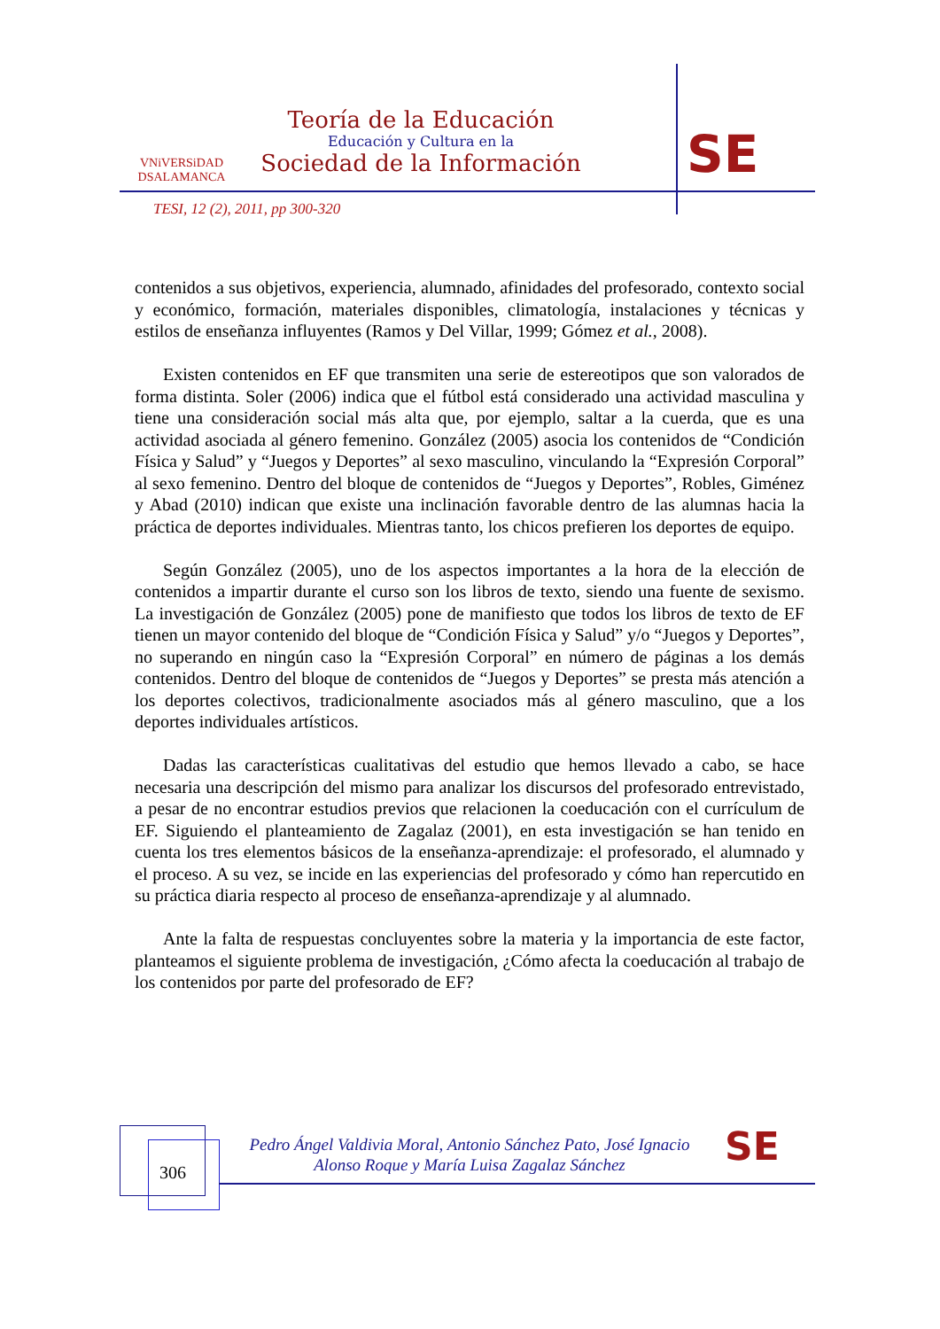VNiVERSiDAD
DSALAMANCA
Teoría de la Educación
Educación y Cultura en la
Sociedad de la Información
SE
TESI, 12 (2), 2011, pp 300-320
contenidos a sus objetivos, experiencia, alumnado, afinidades del profesorado, contexto social y económico, formación, materiales disponibles, climatología, instalaciones y técnicas y estilos de enseñanza influyentes (Ramos y Del Villar, 1999; Gómez et al., 2008).
Existen contenidos en EF que transmiten una serie de estereotipos que son valorados de forma distinta. Soler (2006) indica que el fútbol está considerado una actividad masculina y tiene una consideración social más alta que, por ejemplo, saltar a la cuerda, que es una actividad asociada al género femenino. González (2005) asocia los contenidos de “Condición Física y Salud” y “Juegos y Deportes” al sexo masculino, vinculando la “Expresión Corporal” al sexo femenino. Dentro del bloque de contenidos de “Juegos y Deportes”, Robles, Giménez y Abad (2010) indican que existe una inclinación favorable dentro de las alumnas hacia la práctica de deportes individuales. Mientras tanto, los chicos prefieren los deportes de equipo.
Según González (2005), uno de los aspectos importantes a la hora de la elección de contenidos a impartir durante el curso son los libros de texto, siendo una fuente de sexismo. La investigación de González (2005) pone de manifiesto que todos los libros de texto de EF tienen un mayor contenido del bloque de “Condición Física y Salud” y/o “Juegos y Deportes”, no superando en ningún caso la “Expresión Corporal” en número de páginas a los demás contenidos. Dentro del bloque de contenidos de “Juegos y Deportes” se presta más atención a los deportes colectivos, tradicionalmente asociados más al género masculino, que a los deportes individuales artísticos.
Dadas las características cualitativas del estudio que hemos llevado a cabo, se hace necesaria una descripción del mismo para analizar los discursos del profesorado entrevistado, a pesar de no encontrar estudios previos que relacionen la coeducación con el currículum de EF. Siguiendo el planteamiento de Zagalaz (2001), en esta investigación se han tenido en cuenta los tres elementos básicos de la enseñanza-aprendizaje: el profesorado, el alumnado y el proceso. A su vez, se incide en las experiencias del profesorado y cómo han repercutido en su práctica diaria respecto al proceso de enseñanza-aprendizaje y al alumnado.
Ante la falta de respuestas concluyentes sobre la materia y la importancia de este factor, planteamos el siguiente problema de investigación, ¿Cómo afecta la coeducación al trabajo de los contenidos por parte del profesorado de EF?
306
Pedro Ángel Valdivia Moral, Antonio Sánchez Pato, José Ignacio
Alonso Roque y María Luisa Zagalaz Sánchez
SE